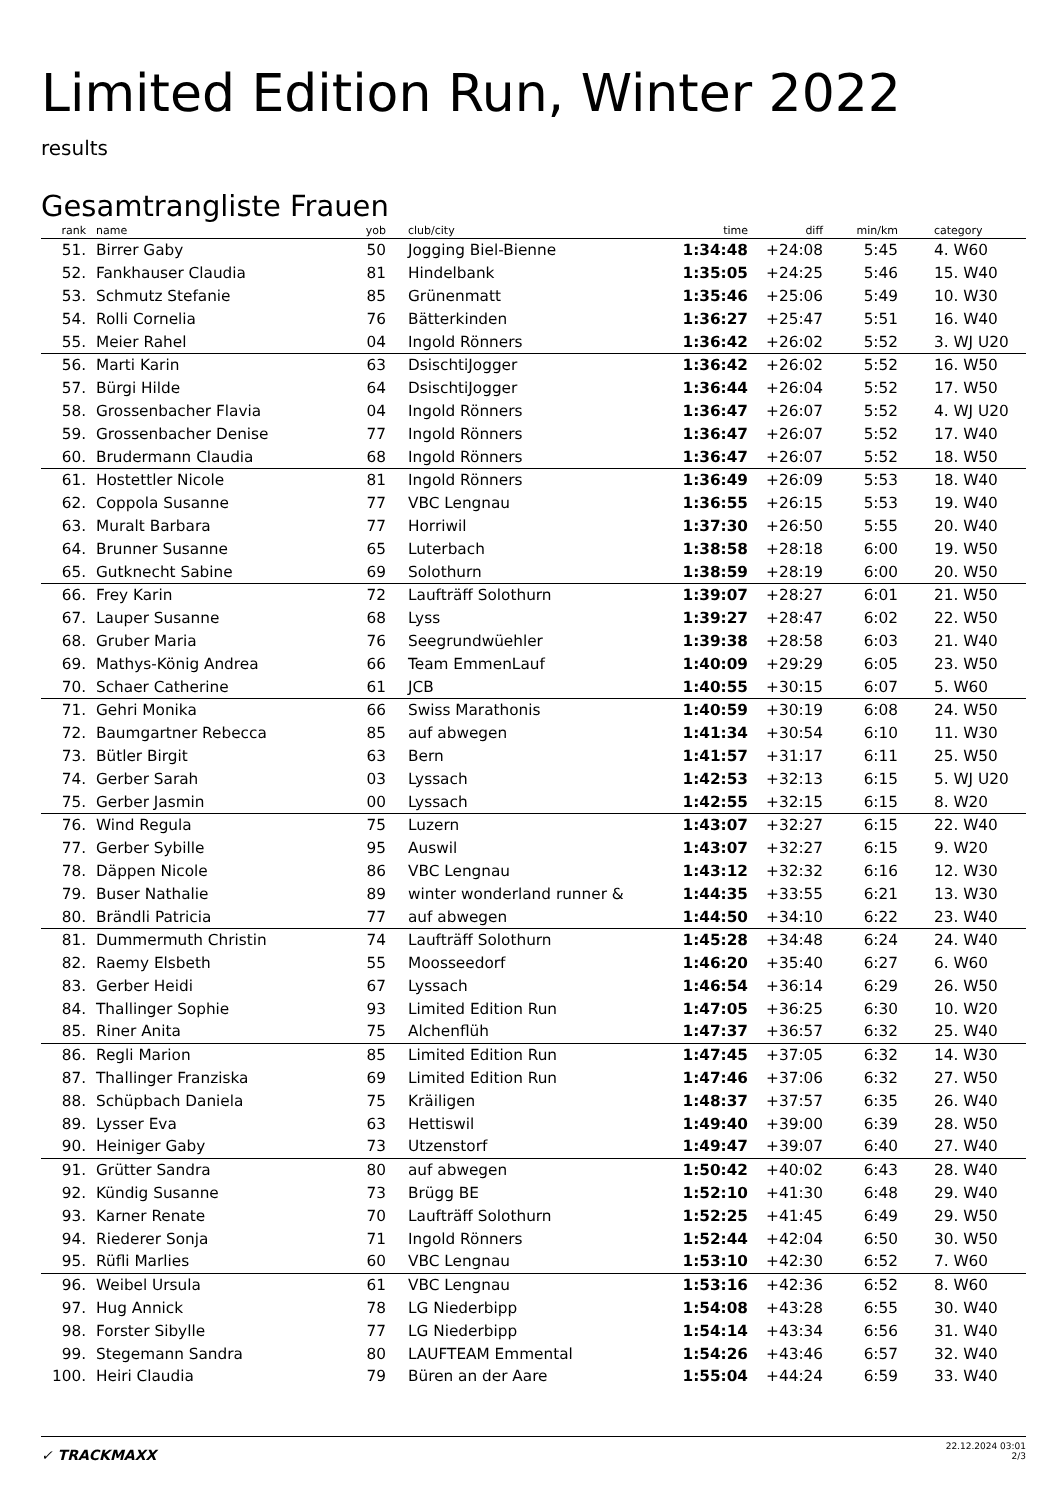Limited Edition Run, Winter 2022
results
Gesamtrangliste Frauen
| rank | name | yob | club/city | time | diff | min/km | category |
| --- | --- | --- | --- | --- | --- | --- | --- |
| 51. | Birrer Gaby | 50 | Jogging Biel-Bienne | 1:34:48 | +24:08 | 5:45 | 4. W60 |
| 52. | Fankhauser Claudia | 81 | Hindelbank | 1:35:05 | +24:25 | 5:46 | 15. W40 |
| 53. | Schmutz Stefanie | 85 | Grünenmatt | 1:35:46 | +25:06 | 5:49 | 10. W30 |
| 54. | Rolli Cornelia | 76 | Bätterkinden | 1:36:27 | +25:47 | 5:51 | 16. W40 |
| 55. | Meier Rahel | 04 | Ingold Rönners | 1:36:42 | +26:02 | 5:52 | 3. WJ U20 |
| 56. | Marti Karin | 63 | DsischtiJogger | 1:36:42 | +26:02 | 5:52 | 16. W50 |
| 57. | Bürgi Hilde | 64 | DsischtiJogger | 1:36:44 | +26:04 | 5:52 | 17. W50 |
| 58. | Grossenbacher Flavia | 04 | Ingold Rönners | 1:36:47 | +26:07 | 5:52 | 4. WJ U20 |
| 59. | Grossenbacher Denise | 77 | Ingold Rönners | 1:36:47 | +26:07 | 5:52 | 17. W40 |
| 60. | Brudermann Claudia | 68 | Ingold Rönners | 1:36:47 | +26:07 | 5:52 | 18. W50 |
| 61. | Hostettler Nicole | 81 | Ingold Rönners | 1:36:49 | +26:09 | 5:53 | 18. W40 |
| 62. | Coppola Susanne | 77 | VBC Lengnau | 1:36:55 | +26:15 | 5:53 | 19. W40 |
| 63. | Muralt Barbara | 77 | Horriwil | 1:37:30 | +26:50 | 5:55 | 20. W40 |
| 64. | Brunner Susanne | 65 | Luterbach | 1:38:58 | +28:18 | 6:00 | 19. W50 |
| 65. | Gutknecht Sabine | 69 | Solothurn | 1:38:59 | +28:19 | 6:00 | 20. W50 |
| 66. | Frey Karin | 72 | Laufträff Solothurn | 1:39:07 | +28:27 | 6:01 | 21. W50 |
| 67. | Lauper Susanne | 68 | Lyss | 1:39:27 | +28:47 | 6:02 | 22. W50 |
| 68. | Gruber Maria | 76 | Seegrundwüehler | 1:39:38 | +28:58 | 6:03 | 21. W40 |
| 69. | Mathys-König Andrea | 66 | Team EmmenLauf | 1:40:09 | +29:29 | 6:05 | 23. W50 |
| 70. | Schaer Catherine | 61 | JCB | 1:40:55 | +30:15 | 6:07 | 5. W60 |
| 71. | Gehri Monika | 66 | Swiss Marathonis | 1:40:59 | +30:19 | 6:08 | 24. W50 |
| 72. | Baumgartner Rebecca | 85 | auf abwegen | 1:41:34 | +30:54 | 6:10 | 11. W30 |
| 73. | Bütler Birgit | 63 | Bern | 1:41:57 | +31:17 | 6:11 | 25. W50 |
| 74. | Gerber Sarah | 03 | Lyssach | 1:42:53 | +32:13 | 6:15 | 5. WJ U20 |
| 75. | Gerber Jasmin | 00 | Lyssach | 1:42:55 | +32:15 | 6:15 | 8. W20 |
| 76. | Wind Regula | 75 | Luzern | 1:43:07 | +32:27 | 6:15 | 22. W40 |
| 77. | Gerber Sybille | 95 | Auswil | 1:43:07 | +32:27 | 6:15 | 9. W20 |
| 78. | Däppen Nicole | 86 | VBC Lengnau | 1:43:12 | +32:32 | 6:16 | 12. W30 |
| 79. | Buser Nathalie | 89 | winter wonderland runner & | 1:44:35 | +33:55 | 6:21 | 13. W30 |
| 80. | Brändli Patricia | 77 | auf abwegen | 1:44:50 | +34:10 | 6:22 | 23. W40 |
| 81. | Dummermuth Christin | 74 | Laufträff Solothurn | 1:45:28 | +34:48 | 6:24 | 24. W40 |
| 82. | Raemy Elsbeth | 55 | Moosseedorf | 1:46:20 | +35:40 | 6:27 | 6. W60 |
| 83. | Gerber Heidi | 67 | Lyssach | 1:46:54 | +36:14 | 6:29 | 26. W50 |
| 84. | Thallinger Sophie | 93 | Limited Edition Run | 1:47:05 | +36:25 | 6:30 | 10. W20 |
| 85. | Riner Anita | 75 | Alchenflüh | 1:47:37 | +36:57 | 6:32 | 25. W40 |
| 86. | Regli Marion | 85 | Limited Edition Run | 1:47:45 | +37:05 | 6:32 | 14. W30 |
| 87. | Thallinger Franziska | 69 | Limited Edition Run | 1:47:46 | +37:06 | 6:32 | 27. W50 |
| 88. | Schüpbach Daniela | 75 | Kräiligen | 1:48:37 | +37:57 | 6:35 | 26. W40 |
| 89. | Lysser Eva | 63 | Hettiswil | 1:49:40 | +39:00 | 6:39 | 28. W50 |
| 90. | Heiniger Gaby | 73 | Utzenstorf | 1:49:47 | +39:07 | 6:40 | 27. W40 |
| 91. | Grütter Sandra | 80 | auf abwegen | 1:50:42 | +40:02 | 6:43 | 28. W40 |
| 92. | Kündig Susanne | 73 | Brügg BE | 1:52:10 | +41:30 | 6:48 | 29. W40 |
| 93. | Karner Renate | 70 | Laufträff Solothurn | 1:52:25 | +41:45 | 6:49 | 29. W50 |
| 94. | Riederer Sonja | 71 | Ingold Rönners | 1:52:44 | +42:04 | 6:50 | 30. W50 |
| 95. | Rüfli Marlies | 60 | VBC Lengnau | 1:53:10 | +42:30 | 6:52 | 7. W60 |
| 96. | Weibel Ursula | 61 | VBC Lengnau | 1:53:16 | +42:36 | 6:52 | 8. W60 |
| 97. | Hug Annick | 78 | LG Niederbipp | 1:54:08 | +43:28 | 6:55 | 30. W40 |
| 98. | Forster Sibylle | 77 | LG Niederbipp | 1:54:14 | +43:34 | 6:56 | 31. W40 |
| 99. | Stegemann Sandra | 80 | LAUFTEAM Emmental | 1:54:26 | +43:46 | 6:57 | 32. W40 |
| 100. | Heiri Claudia | 79 | Büren an der Aare | 1:55:04 | +44:24 | 6:59 | 33. W40 |
✓ TRACKMAXX
22.12.2024 03:01
2/3